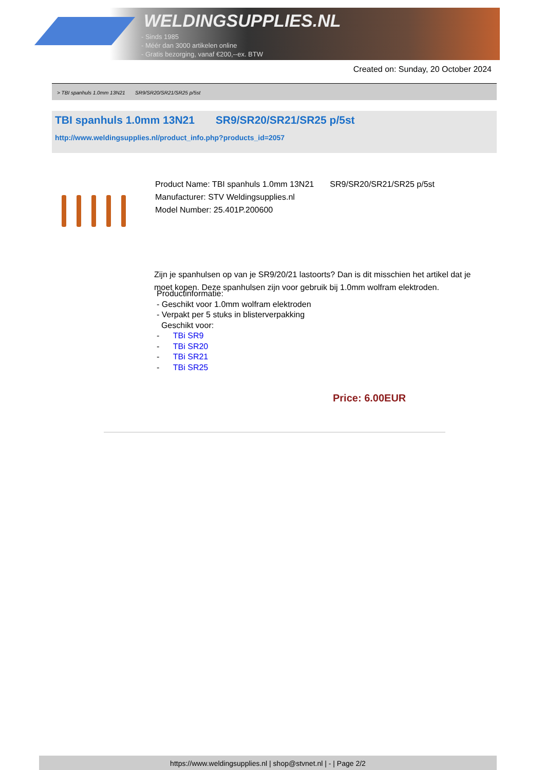WELDINGSUPPLIES.NL
- Sinds 1985
- Méér dan 3000 artikelen online
- Gratis bezorging, vanaf €200,--ex. BTW
Created on: Sunday, 20 October 2024
> TBI spanhuls 1.0mm 13N21 SR9/SR20/SR21/SR25 p/5st
TBI spanhuls 1.0mm 13N21 SR9/SR20/SR21/SR25 p/5st
http://www.weldingsupplies.nl/product_info.php?products_id=2057
Product Name: TBI spanhuls 1.0mm 13N21 SR9/SR20/SR21/SR25 p/5st
Manufacturer: STV Weldingsupplies.nl
Model Number: 25.401P.200600
Zijn je spanhulsen op van je SR9/20/21 lastoorts? Dan is dit misschien het artikel dat je moet kopen. Deze spanhulsen zijn voor gebruik bij 1.0mm wolfram elektroden.
Productinformatie:
- Geschikt voor 1.0mm wolfram elektroden
- Verpakt per 5 stuks in blisterverpakking
Geschikt voor:
- TBi SR9
- TBi SR20
- TBi SR21
- TBi SR25
Price: 6.00EUR
https://www.weldingsupplies.nl | shop@stvnet.nl | - | Page 2/2